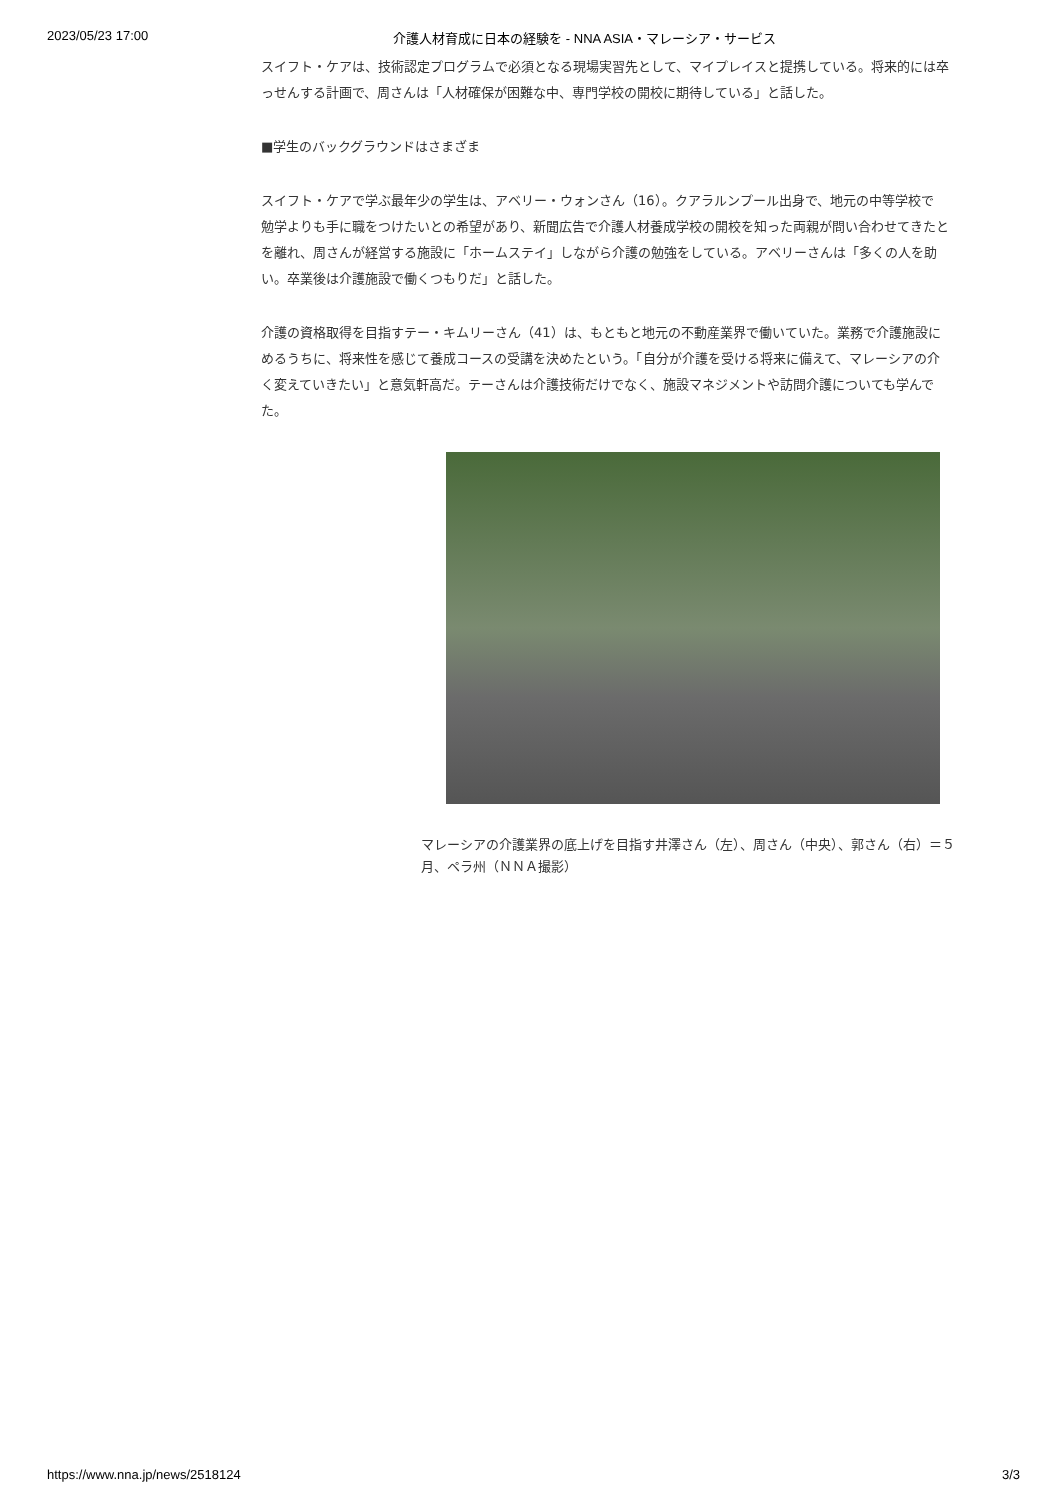2023/05/23 17:00 介護人材育成に日本の経験を - NNA ASIA・マレーシア・サービス
スイフト・ケアは、技術認定プログラムで必須となる現場実習先として、マイプレイスと提携している。将来的には卒
っせんする計画で、周さんは「人材確保が困難な中、専門学校の開校に期待している」と話した。
■学生のバックグラウンドはさまざま
スイフト・ケアで学ぶ最年少の学生は、アベリー・ウォンさん（16）。クアラルンプール出身で、地元の中等学校で
勉学よりも手に職をつけたいとの希望があり、新聞広告で介護人材養成学校の開校を知った両親が問い合わせてきたと
を離れ、周さんが経営する施設に「ホームステイ」しながら介護の勉強をしている。アベリーさんは「多くの人を助
い。卒業後は介護施設で働くつもりだ」と話した。
介護の資格取得を目指すテー・キムリーさん（41）は、もともと地元の不動産業界で働いていた。業務で介護施設に
めるうちに、将来性を感じて養成コースの受講を決めたという。「自分が介護を受ける将来に備えて、マレーシアの介
く変えていきたい」と意気軒高だ。テーさんは介護技術だけでなく、施設マネジメントや訪問介護についても学んで
た。
マレーシアの介護業界の底上げを目指す井澤さん（左）、周さん（中央）、郭さん（右）＝５月、ペラ州（ＮＮＡ撮影）
https://www.nna.jp/news/2518124 3/3